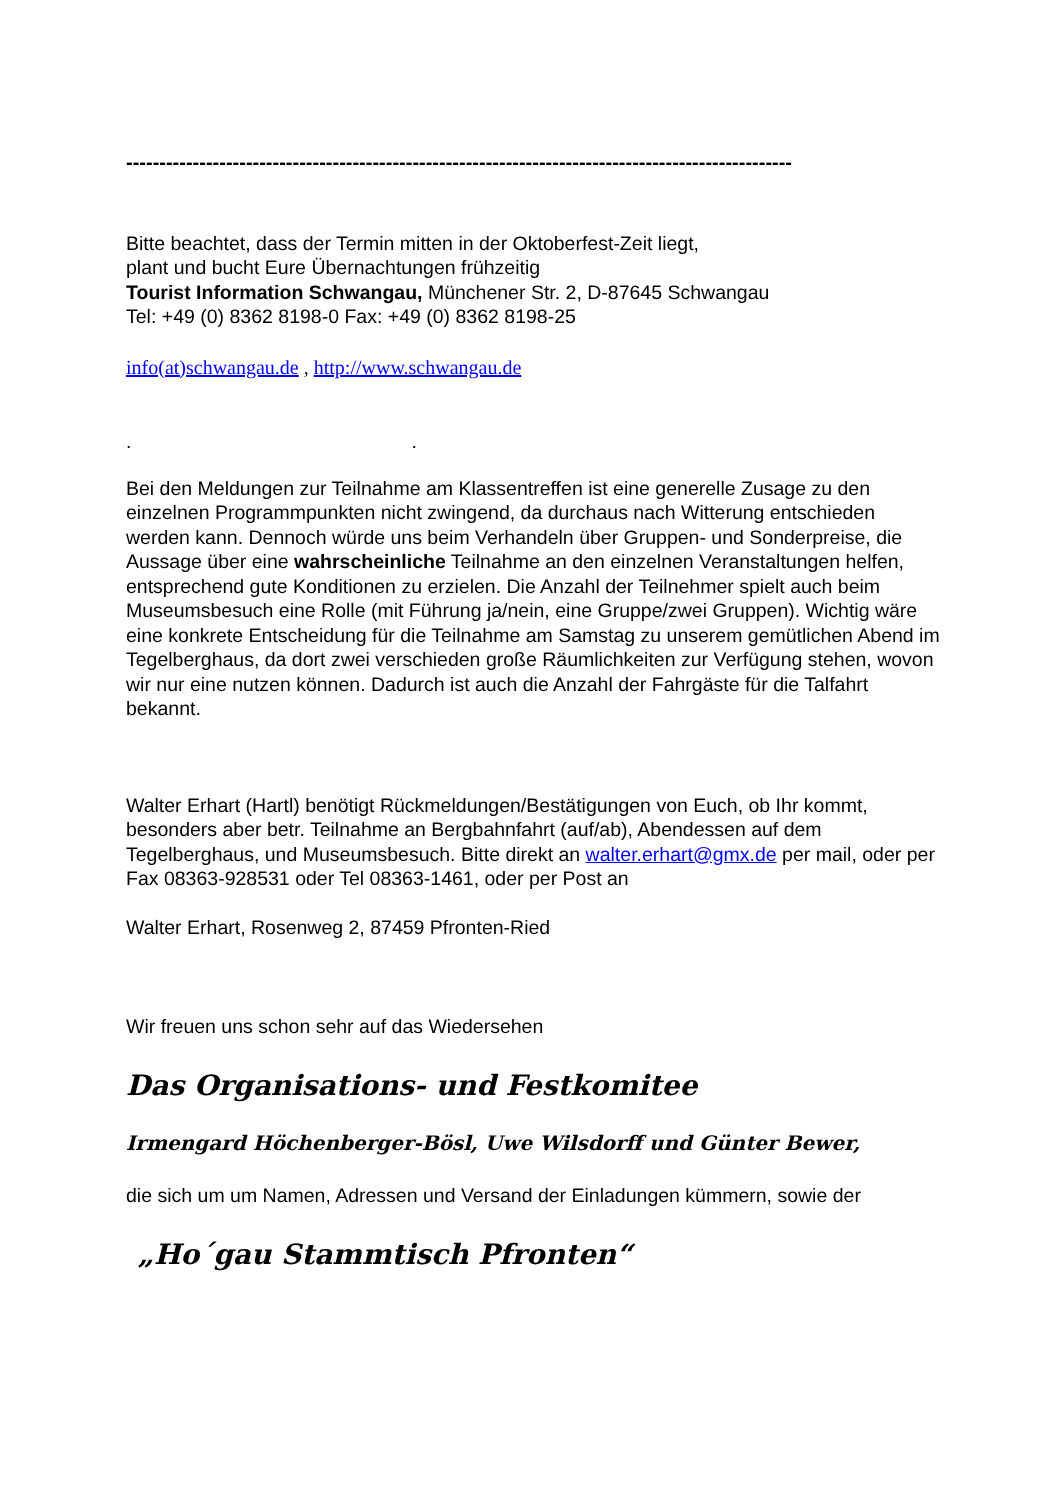----------------------------------------------------------------------------------------------------
Bitte beachtet, dass der Termin mitten in der Oktoberfest-Zeit liegt,
plant und bucht Eure Übernachtungen frühzeitig
Tourist Information Schwangau, Münchener Str. 2, D-87645 Schwangau
Tel: +49 (0) 8362 8198-0 Fax: +49 (0) 8362 8198-25
info(at)schwangau.de , http://www.schwangau.de
. .
Bei den Meldungen zur Teilnahme am Klassentreffen ist eine generelle Zusage zu den einzelnen Programmpunkten nicht zwingend, da durchaus nach Witterung entschieden werden kann. Dennoch würde uns beim Verhandeln über Gruppen- und Sonderpreise, die Aussage über eine wahrscheinliche Teilnahme an den einzelnen Veranstaltungen helfen, entsprechend gute Konditionen zu erzielen. Die Anzahl der Teilnehmer spielt auch beim Museumsbesuch eine Rolle (mit Führung ja/nein, eine Gruppe/zwei Gruppen). Wichtig wäre eine konkrete Entscheidung für die Teilnahme am Samstag zu unserem gemütlichen Abend im Tegelberghaus, da dort zwei verschieden große Räumlichkeiten zur Verfügung stehen, wovon wir nur eine nutzen können. Dadurch ist auch die Anzahl der Fahrgäste für die Talfahrt bekannt.
Walter Erhart (Hartl) benötigt Rückmeldungen/Bestätigungen von Euch, ob Ihr kommt, besonders aber betr. Teilnahme an Bergbahnfahrt (auf/ab), Abendessen auf dem Tegelberghaus, und Museumsbesuch. Bitte direkt an walter.erhart@gmx.de per mail, oder per Fax 08363-928531 oder Tel 08363-1461, oder per Post an
Walter Erhart, Rosenweg 2, 87459 Pfronten-Ried
Wir freuen uns schon sehr auf das Wiedersehen
Das Organisations- und Festkomitee
Irmengard Höchenberger-Bösl, Uwe Wilsdorff und Günter Bewer,
die sich um um Namen, Adressen und Versand der Einladungen kümmern, sowie der
„Ho´gau Stammtisch Pfronten“